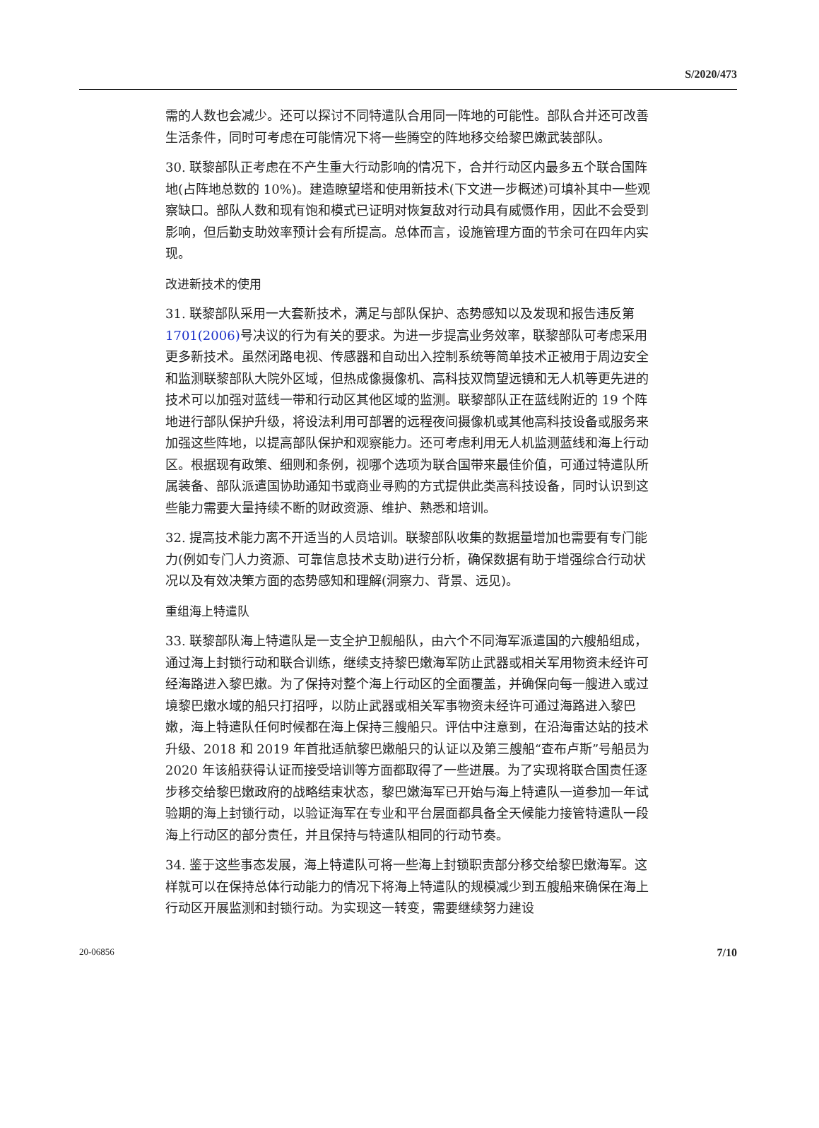S/2020/473
需的人数也会减少。还可以探讨不同特遣队合用同一阵地的可能性。部队合并还可改善生活条件，同时可考虑在可能情况下将一些腾空的阵地移交给黎巴嫩武装部队。
30. 联黎部队正考虑在不产生重大行动影响的情况下，合并行动区内最多五个联合国阵地(占阵地总数的 10%)。建造瞭望塔和使用新技术(下文进一步概述)可填补其中一些观察缺口。部队人数和现有饱和模式已证明对恢复敌对行动具有威慑作用，因此不会受到影响，但后勤支助效率预计会有所提高。总体而言，设施管理方面的节余可在四年内实现。
改进新技术的使用
31. 联黎部队采用一大套新技术，满足与部队保护、态势感知以及发现和报告违反第 1701(2006) 号决议的行为有关的要求。为进一步提高业务效率，联黎部队可考虑采用更多新技术。虽然闭路电视、传感器和自动出入控制系统等简单技术正被用于周边安全和监测联黎部队大院外区域，但热成像摄像机、高科技双筒望远镜和无人机等更先进的技术可以加强对蓝线一带和行动区其他区域的监测。联黎部队正在蓝线附近的 19 个阵地进行部队保护升级，将设法利用可部署的远程夜间摄像机或其他高科技设备或服务来加强这些阵地，以提高部队保护和观察能力。还可考虑利用无人机监测蓝线和海上行动区。根据现有政策、细则和条例，视哪个选项为联合国带来最佳价值，可通过特遣队所属装备、部队派遣国协助通知书或商业寻购的方式提供此类高科技设备，同时认识到这些能力需要大量持续不断的财政资源、维护、熟悉和培训。
32. 提高技术能力离不开适当的人员培训。联黎部队收集的数据量增加也需要有专门能力(例如专门人力资源、可靠信息技术支助)进行分析，确保数据有助于增强综合行动状况以及有效决策方面的态势感知和理解(洞察力、背景、远见)。
重组海上特遣队
33. 联黎部队海上特遣队是一支全护卫舰船队，由六个不同海军派遣国的六艘船组成，通过海上封锁行动和联合训练，继续支持黎巴嫩海军防止武器或相关军用物资未经许可经海路进入黎巴嫩。为了保持对整个海上行动区的全面覆盖，并确保向每一艘进入或过境黎巴嫩水域的船只打招呼，以防止武器或相关军事物资未经许可通过海路进入黎巴嫩，海上特遣队任何时候都在海上保持三艘船只。评估中注意到，在沿海雷达站的技术升级、2018 和 2019 年首批适航黎巴嫩船只的认证以及第三艘船“查布卢斯”号船员为 2020 年该船获得认证而接受培训等方面都取得了一些进展。为了实现将联合国责任逐步移交给黎巴嫩政府的战略结束状态，黎巴嫩海军已开始与海上特遣队一道参加一年试验期的海上封锁行动，以验证海军在专业和平台层面都具备全天候能力接管特遣队一段海上行动区的部分责任，并且保持与特遣队相同的行动节奏。
34. 鉴于这些事态发展，海上特遣队可将一些海上封锁职责部分移交给黎巴嫩海军。这样就可以在保持总体行动能力的情况下将海上特遣队的规模减少到五艘船来确保在海上行动区开展监测和封锁行动。为实现这一转变，需要继续努力建设
20-06856 7/10